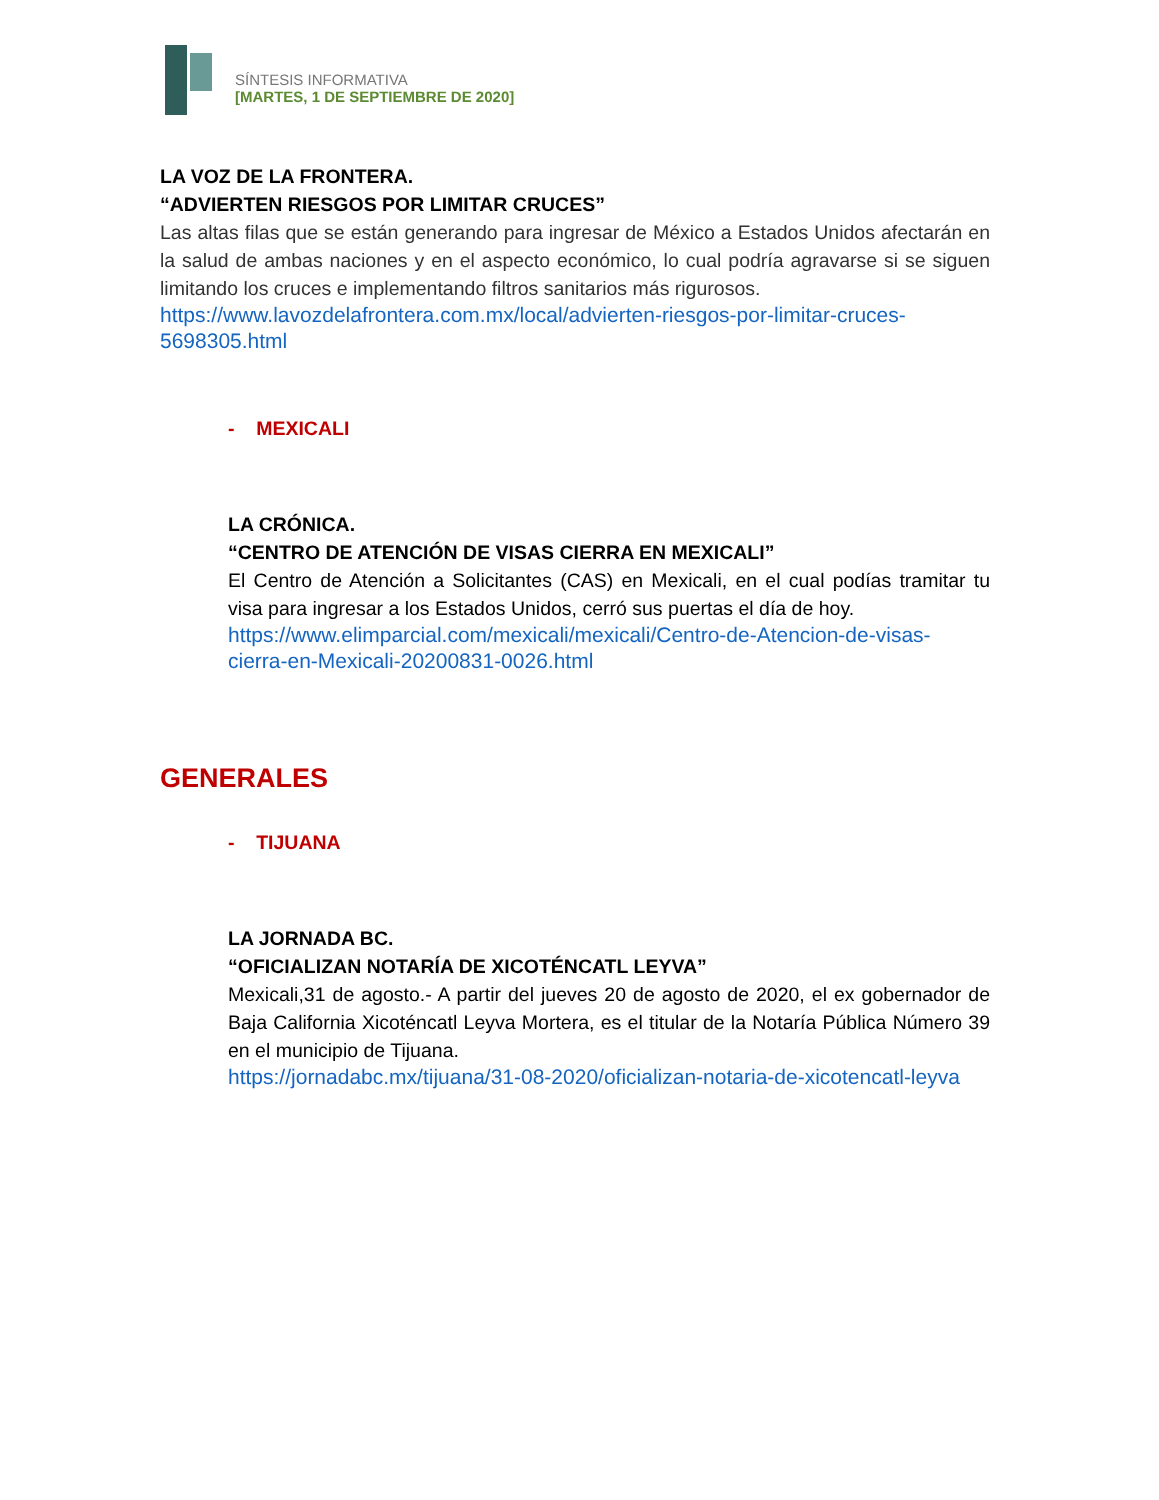SÍNTESIS INFORMATIVA
[MARTES, 1 DE SEPTIEMBRE DE 2020]
LA VOZ DE LA FRONTERA.
“ADVIERTEN RIESGOS POR LIMITAR CRUCES”
Las altas filas que se están generando para ingresar de México a Estados Unidos afectarán en la salud de ambas naciones y en el aspecto económico, lo cual podría agravarse si se siguen limitando los cruces e implementando filtros sanitarios más rigurosos.
https://www.lavozdelafrontera.com.mx/local/advierten-riesgos-por-limitar-cruces-5698305.html
- MEXICALI
LA CRÓNICA.
“CENTRO DE ATENCIÓN DE VISAS CIERRA EN MEXICALI”
El Centro de Atención a Solicitantes (CAS) en Mexicali, en el cual podías tramitar tu visa para ingresar a los Estados Unidos, cerró sus puertas el día de hoy.
https://www.elimparcial.com/mexicali/mexicali/Centro-de-Atencion-de-visas-cierra-en-Mexicali-20200831-0026.html
GENERALES
- TIJUANA
LA JORNADA BC.
“OFICIALIZAN NOTARÍA DE XICOTÉNCATL LEYVA”
Mexicali,31 de agosto.- A partir del jueves 20 de agosto de 2020, el ex gobernador de Baja California Xicoténcatl Leyva Mortera, es el titular de la Notaría Pública Número 39 en el municipio de Tijuana.
https://jornadabc.mx/tijuana/31-08-2020/oficializan-notaria-de-xicotencatl-leyva